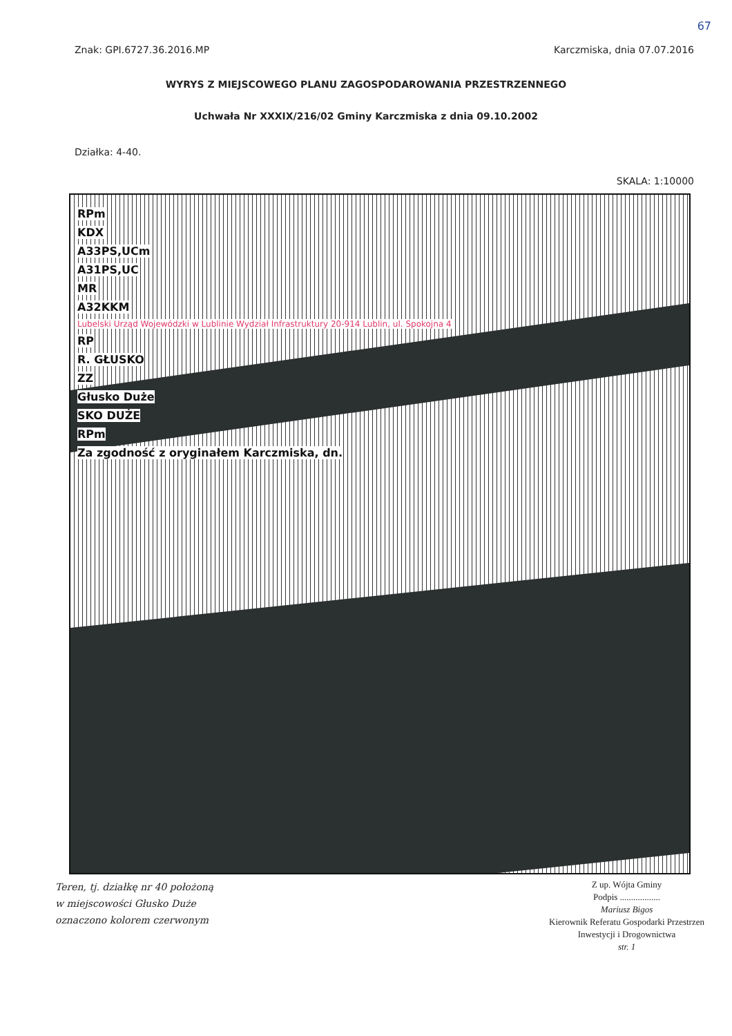67
Znak: GPI.6727.36.2016.MP Karczmiska, dnia 07.07.2016
WYRYS Z MIEJSCOWEGO PLANU ZAGOSPODAROWANIA PRZESTRZENNEGO
Uchwała Nr XXXIX/216/02 Gminy Karczmiska z dnia 09.10.2002
Działka: 4-40.
SKALA: 1:10000
RPm
KDX
A33PS,UCm
A31PS,UC
MR
A32KKM
Lubelski Urząd Wojewódzki w Lublinie Wydział Infrastruktury 20-914 Lublin, ul. Spokojna 4
RP
R. GŁUSKO
ZZ
Głusko Duże
SKO DUŻE
RPm
Za zgodność z oryginałem Karczmiska, dn.
Teren, tj. działkę nr 40 położoną
w miejscowości Głusko Duże
oznaczono kolorem czerwonym
Z up. Wójta Gminy
Podpis ..................
Mariusz Bigos
Kierownik Referatu Gospodarki Przestrzen
Inwestycji i Drogownictwa
str. 1